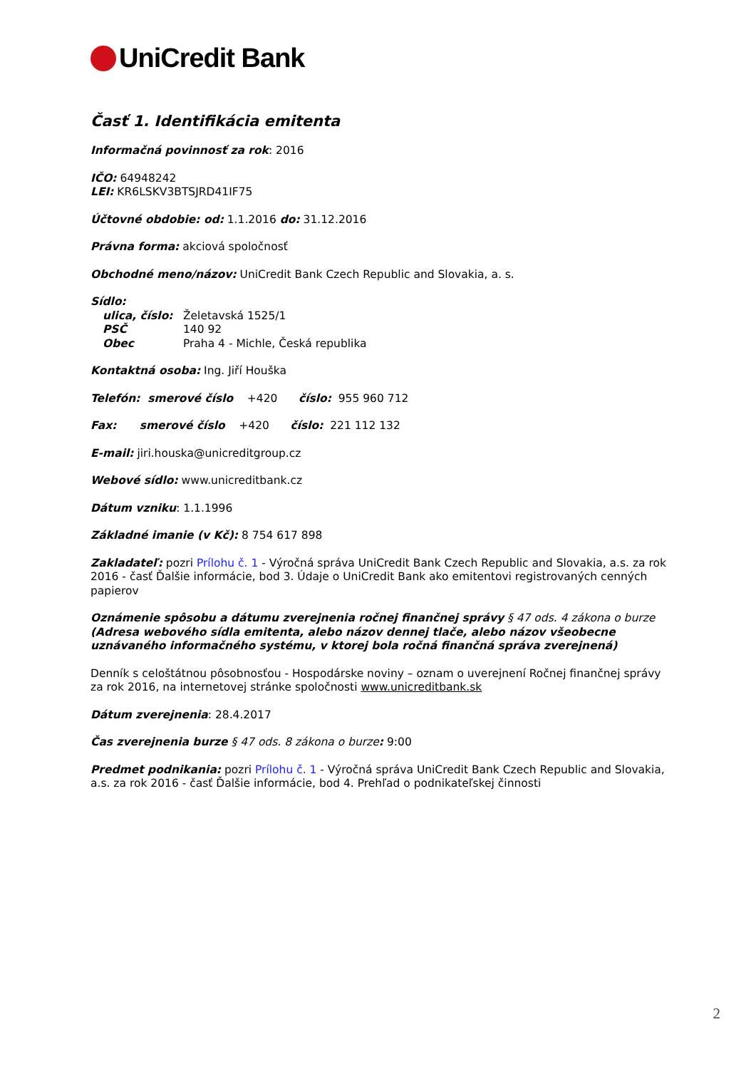UniCredit Bank
Časť 1. Identifikácia emitenta
Informačná povinnosť za rok: 2016
IČO: 64948242
LEI: KR6LSKV3BTSJRD41IF75
Účtovné obdobie: od: 1.1.2016 do: 31.12.2016
Právna forma: akciová spoločnosť
Obchodné meno/názov: UniCredit Bank Czech Republic and Slovakia, a. s.
Sídlo:
ulica, číslo: Želetavská 1525/1
PSČ 140 92
Obec Praha 4 - Michle, Česká republika
Kontaktná osoba: Ing. Jiří Houška
Telefón: smerové číslo +420 číslo: 955 960 712
Fax: smerové číslo +420 číslo: 221 112 132
E-mail: jiri.houska@unicreditgroup.cz
Webové sídlo: www.unicreditbank.cz
Dátum vzniku: 1.1.1996
Základné imanie (v Kč): 8 754 617 898
Zakladateľ: pozri Prílohu č. 1 - Výročná správa UniCredit Bank Czech Republic and Slovakia, a.s. za rok 2016 - časť Ďalšie informácie, bod 3. Údaje o UniCredit Bank ako emitentovi registrovaných cenných papierov
Oznámenie spôsobu a dátumu zverejnenia ročnej finančnej správy § 47 ods. 4 zákona o burze
(Adresa webového sídla emitenta, alebo názov dennej tlače, alebo názov všeobecne uznávaného informačného systému, v ktorej bola ročná finančná správa zverejnená)
Denník s celoštátnou pôsobnosťou - Hospodárske noviny – oznam o uverejnení Ročnej finančnej správy za rok 2016, na internetovej stránke spoločnosti www.unicreditbank.sk
Dátum zverejnenia: 28.4.2017
Čas zverejnenia burze § 47 ods. 8 zákona o burze: 9:00
Predmet podnikania: pozri Prílohu č. 1 - Výročná správa UniCredit Bank Czech Republic and Slovakia, a.s. za rok 2016 - časť Ďalšie informácie, bod 4. Prehľad o podnikateľskej činnosti
2